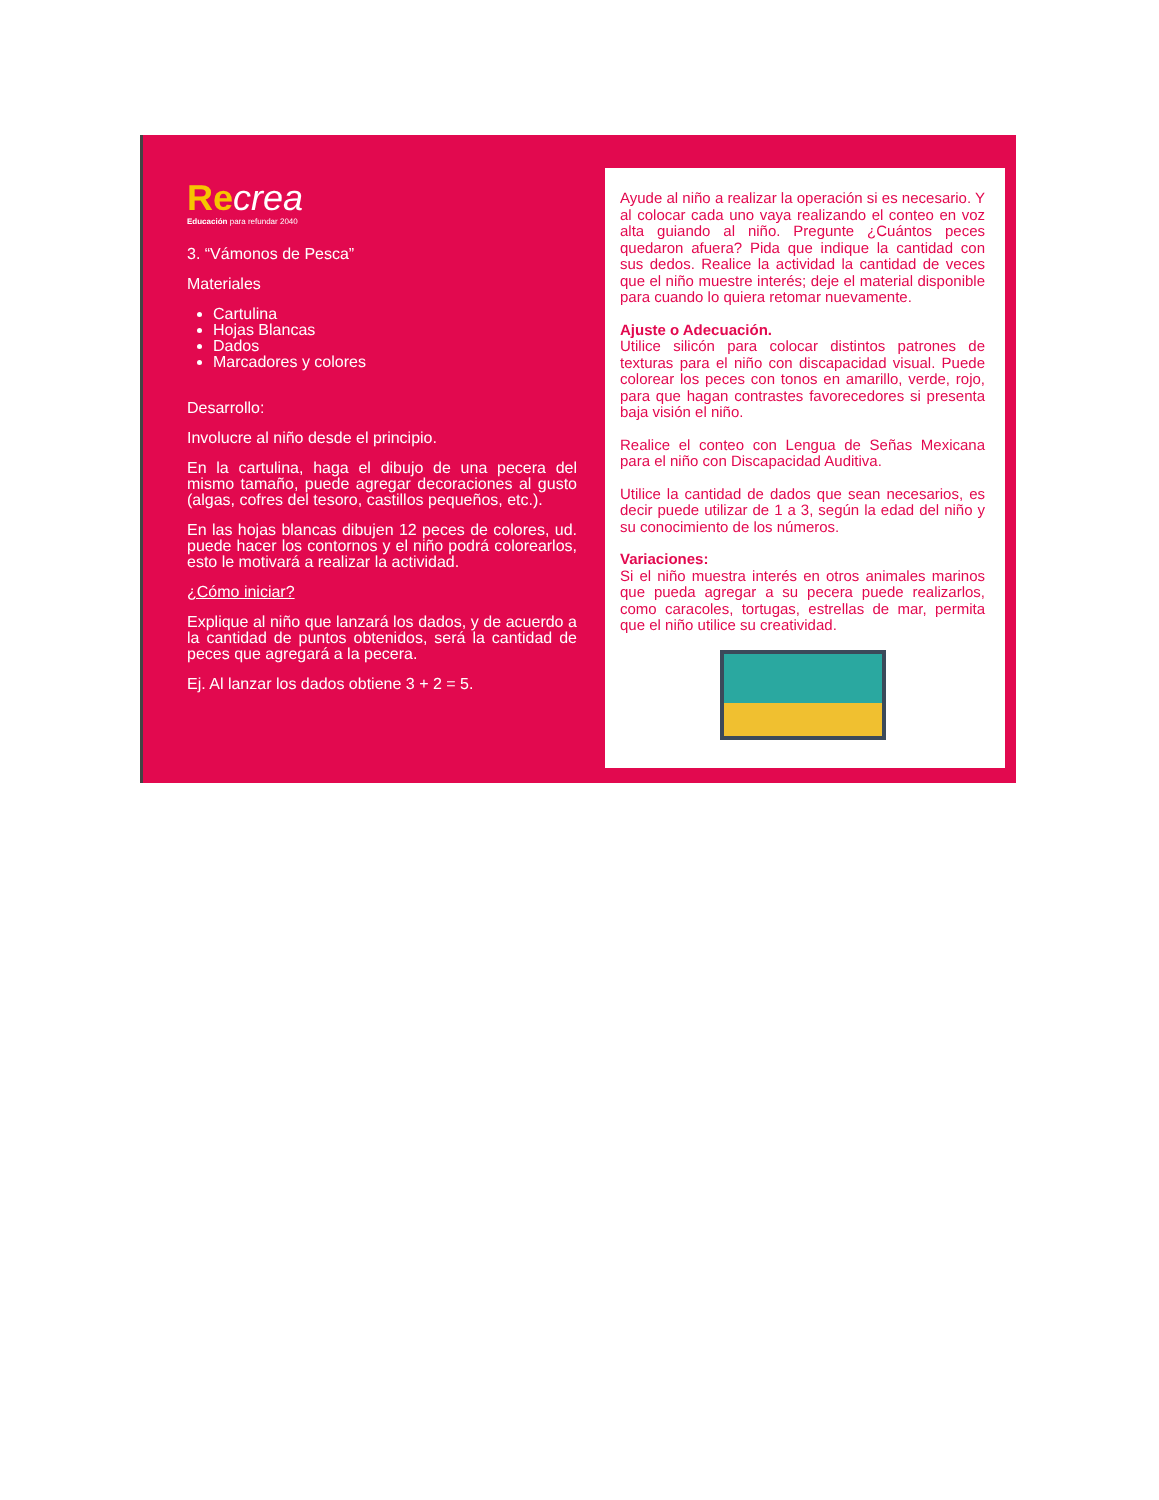Recrea
Educación para refundar 2040
3. “Vámonos de Pesca”
Materiales
Cartulina
Hojas Blancas
Dados
Marcadores y colores
Desarrollo:
Involucre al niño desde el principio.
En la cartulina, haga el dibujo de una pecera del mismo tamaño, puede agregar decoraciones al gusto (algas, cofres del tesoro, castillos pequeños, etc.).
En las hojas blancas dibujen 12 peces de colores, ud. puede hacer los contornos y el niño podrá colorearlos, esto le motivará a realizar la actividad.
¿Cómo iniciar?
Explique al niño que lanzará los dados, y de acuerdo a la cantidad de puntos obtenidos, será la cantidad de peces que agregará a la pecera.
Ej. Al lanzar los dados obtiene 3 + 2 = 5.
Ayude al niño a realizar la operación si es necesario. Y al colocar cada uno vaya realizando el conteo en voz alta guiando al niño. Pregunte ¿Cuántos peces quedaron afuera? Pida que indique la cantidad con sus dedos. Realice la actividad la cantidad de veces que el niño muestre interés; deje el material disponible para cuando lo quiera retomar nuevamente.
Ajuste o Adecuación.
Utilice silicón para colocar distintos patrones de texturas para el niño con discapacidad visual. Puede colorear los peces con tonos en amarillo, verde, rojo, para que hagan contrastes favorecedores si presenta baja visión el niño.
Realice el conteo con Lengua de Señas Mexicana para el niño con Discapacidad Auditiva.
Utilice la cantidad de dados que sean necesarios, es decir puede utilizar de 1 a 3, según la edad del niño y su conocimiento de los números.
Variaciones:
Si el niño muestra interés en otros animales marinos que pueda agregar a su pecera puede realizarlos, como caracoles, tortugas, estrellas de mar, permita que el niño utilice su creatividad.